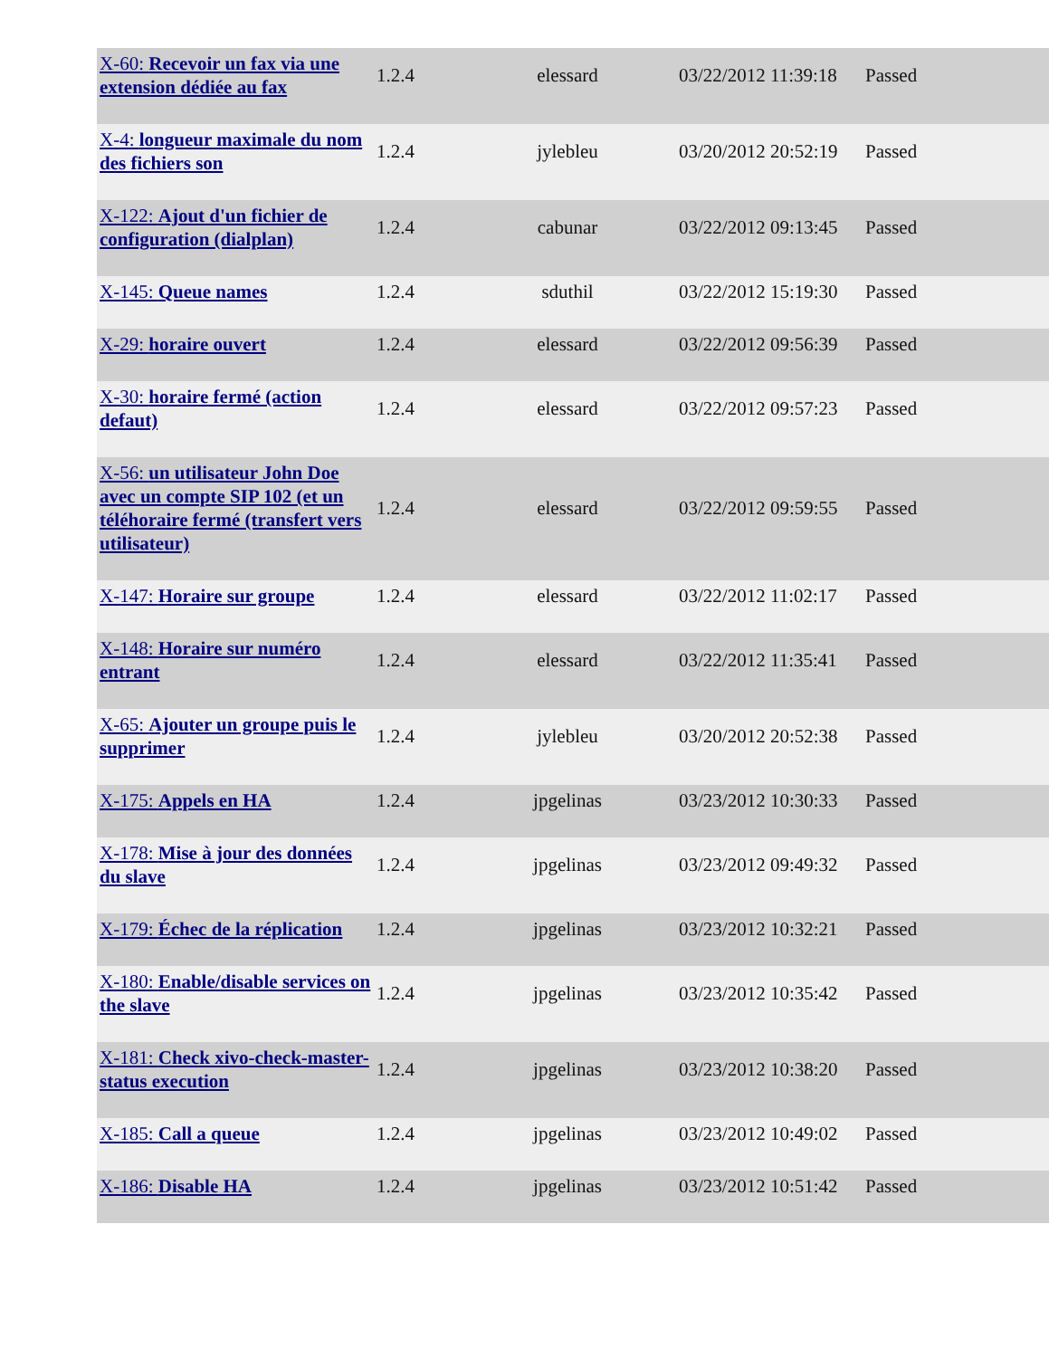| X-60: Recevoir un fax via une extension dédiée au fax | 1.2.4 | elessard | 03/22/2012 11:39:18 | Passed |
| X-4: longueur maximale du nom des fichiers son | 1.2.4 | jylebleu | 03/20/2012 20:52:19 | Passed |
| X-122: Ajout d'un fichier de configuration (dialplan) | 1.2.4 | cabunar | 03/22/2012 09:13:45 | Passed |
| X-145: Queue names | 1.2.4 | sduthil | 03/22/2012 15:19:30 | Passed |
| X-29: horaire ouvert | 1.2.4 | elessard | 03/22/2012 09:56:39 | Passed |
| X-30: horaire fermé (action defaut) | 1.2.4 | elessard | 03/22/2012 09:57:23 | Passed |
| X-56: un utilisateur John Doe avec un compte SIP 102 (et un téléhoraire fermé (transfert vers utilisateur) | 1.2.4 | elessard | 03/22/2012 09:59:55 | Passed |
| X-147: Horaire sur groupe | 1.2.4 | elessard | 03/22/2012 11:02:17 | Passed |
| X-148: Horaire sur numéro entrant | 1.2.4 | elessard | 03/22/2012 11:35:41 | Passed |
| X-65: Ajouter un groupe puis le supprimer | 1.2.4 | jylebleu | 03/20/2012 20:52:38 | Passed |
| X-175: Appels en HA | 1.2.4 | jpgelinas | 03/23/2012 10:30:33 | Passed |
| X-178: Mise à jour des données du slave | 1.2.4 | jpgelinas | 03/23/2012 09:49:32 | Passed |
| X-179: Échec de la réplication | 1.2.4 | jpgelinas | 03/23/2012 10:32:21 | Passed |
| X-180: Enable/disable services on the slave | 1.2.4 | jpgelinas | 03/23/2012 10:35:42 | Passed |
| X-181: Check xivo-check-master-status execution | 1.2.4 | jpgelinas | 03/23/2012 10:38:20 | Passed |
| X-185: Call a queue | 1.2.4 | jpgelinas | 03/23/2012 10:49:02 | Passed |
| X-186: Disable HA | 1.2.4 | jpgelinas | 03/23/2012 10:51:42 | Passed |